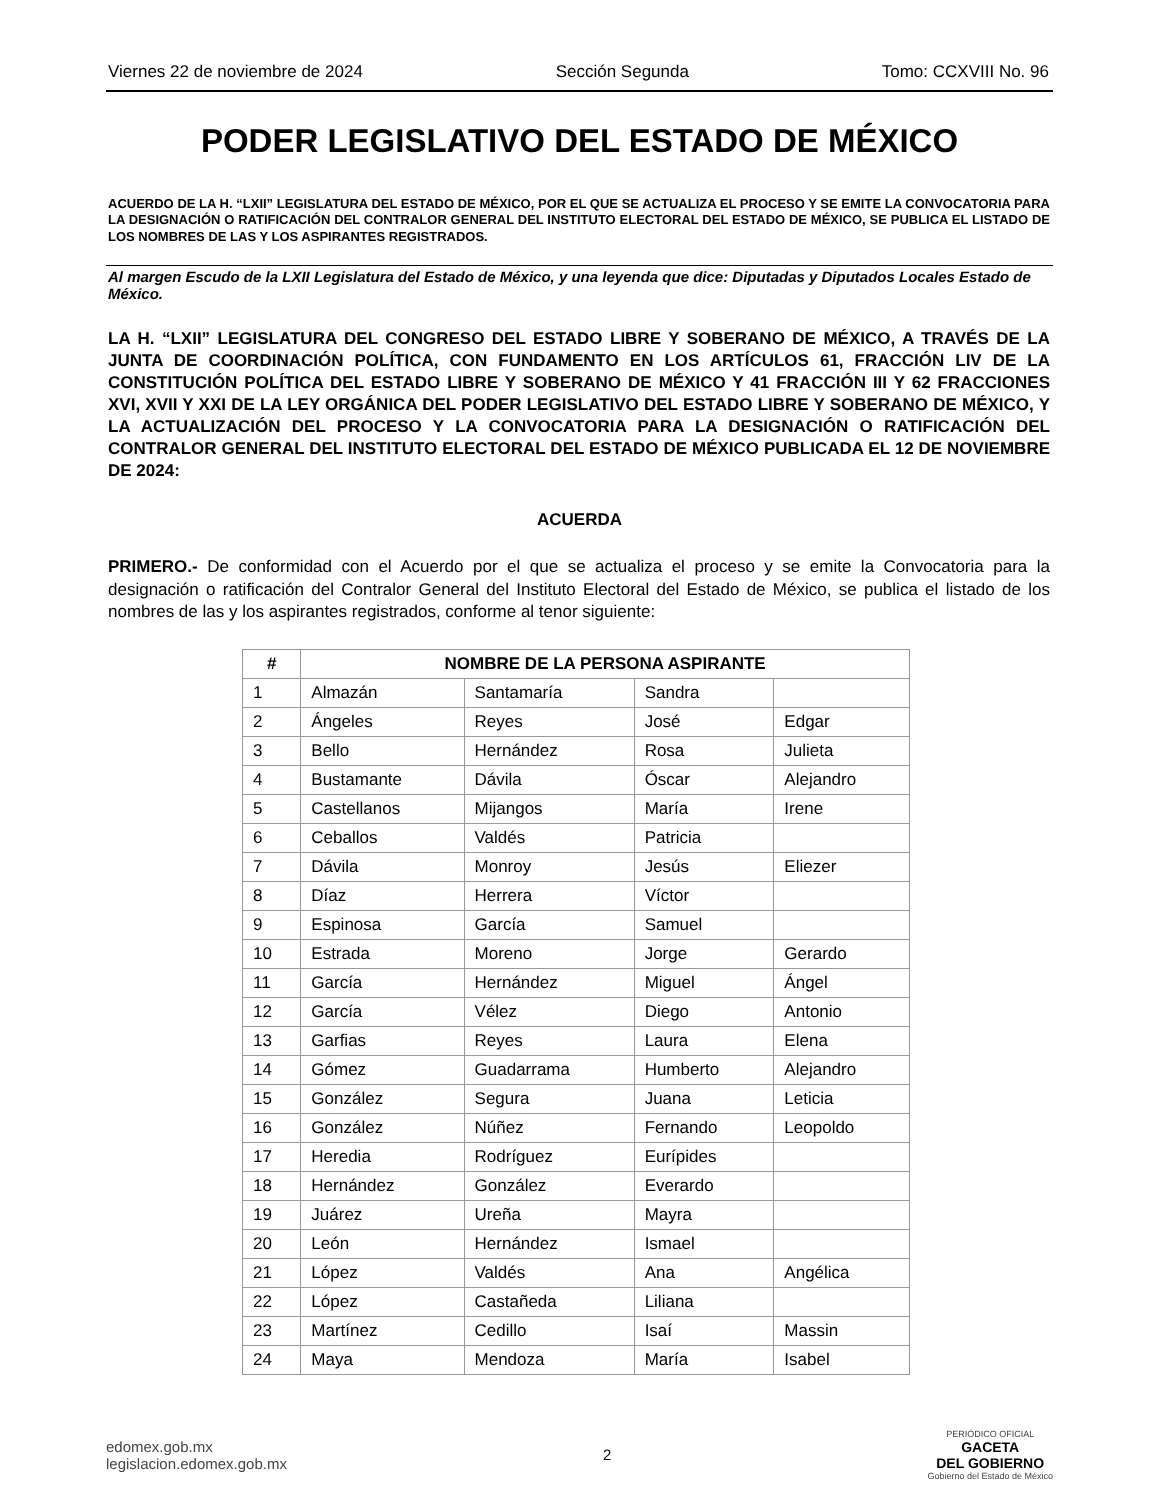Viernes 22 de noviembre de 2024 Sección Segunda Tomo: CCXVIII No. 96
PODER LEGISLATIVO DEL ESTADO DE MÉXICO
ACUERDO DE LA H. “LXII” LEGISLATURA DEL ESTADO DE MÉXICO, POR EL QUE SE ACTUALIZA EL PROCESO Y SE EMITE LA CONVOCATORIA PARA LA DESIGNACIÓN O RATIFICACIÓN DEL CONTRALOR GENERAL DEL INSTITUTO ELECTORAL DEL ESTADO DE MÉXICO, SE PUBLICA EL LISTADO DE LOS NOMBRES DE LAS Y LOS ASPIRANTES REGISTRADOS.
Al margen Escudo de la LXII Legislatura del Estado de México, y una leyenda que dice: Diputadas y Diputados Locales Estado de México.
LA H. “LXII” LEGISLATURA DEL CONGRESO DEL ESTADO LIBRE Y SOBERANO DE MÉXICO, A TRAVÉS DE LA JUNTA DE COORDINACIÓN POLÍTICA, CON FUNDAMENTO EN LOS ARTÍCULOS 61, FRACCIÓN LIV DE LA CONSTITUCIÓN POLÍTICA DEL ESTADO LIBRE Y SOBERANO DE MÉXICO Y 41 FRACCIÓN III Y 62 FRACCIONES XVI, XVII Y XXI DE LA LEY ORGÁNICA DEL PODER LEGISLATIVO DEL ESTADO LIBRE Y SOBERANO DE MÉXICO, Y LA ACTUALIZACIÓN DEL PROCESO Y LA CONVOCATORIA PARA LA DESIGNACIÓN O RATIFICACIÓN DEL CONTRALOR GENERAL DEL INSTITUTO ELECTORAL DEL ESTADO DE MÉXICO PUBLICADA EL 12 DE NOVIEMBRE DE 2024:
ACUERDA
PRIMERO.- De conformidad con el Acuerdo por el que se actualiza el proceso y se emite la Convocatoria para la designación o ratificación del Contralor General del Instituto Electoral del Estado de México, se publica el listado de los nombres de las y los aspirantes registrados, conforme al tenor siguiente:
| # | NOMBRE DE LA PERSONA ASPIRANTE | | | |
| --- | --- | --- | --- | --- |
| 1 | Almazán | Santamaría | Sandra | |
| 2 | Ángeles | Reyes | José | Edgar |
| 3 | Bello | Hernández | Rosa | Julieta |
| 4 | Bustamante | Dávila | Óscar | Alejandro |
| 5 | Castellanos | Mijangos | María | Irene |
| 6 | Ceballos | Valdés | Patricia | |
| 7 | Dávila | Monroy | Jesús | Eliezer |
| 8 | Díaz | Herrera | Víctor | |
| 9 | Espinosa | García | Samuel | |
| 10 | Estrada | Moreno | Jorge | Gerardo |
| 11 | García | Hernández | Miguel | Ángel |
| 12 | García | Vélez | Diego | Antonio |
| 13 | Garfias | Reyes | Laura | Elena |
| 14 | Gómez | Guadarrama | Humberto | Alejandro |
| 15 | González | Segura | Juana | Leticia |
| 16 | González | Núñez | Fernando | Leopoldo |
| 17 | Heredia | Rodríguez | Eurípides | |
| 18 | Hernández | González | Everardo | |
| 19 | Juárez | Ureña | Mayra | |
| 20 | León | Hernández | Ismael | |
| 21 | López | Valdés | Ana | Angélica |
| 22 | López | Castañeda | Liliana | |
| 23 | Martínez | Cedillo | Isaí | Massin |
| 24 | Maya | Mendoza | María | Isabel |
edomex.gob.mx
legislacion.edomex.gob.mx
2
PERIÓDICO OFICIAL
GACETA
DEL GOBIERNO
Gobierno del Estado de México